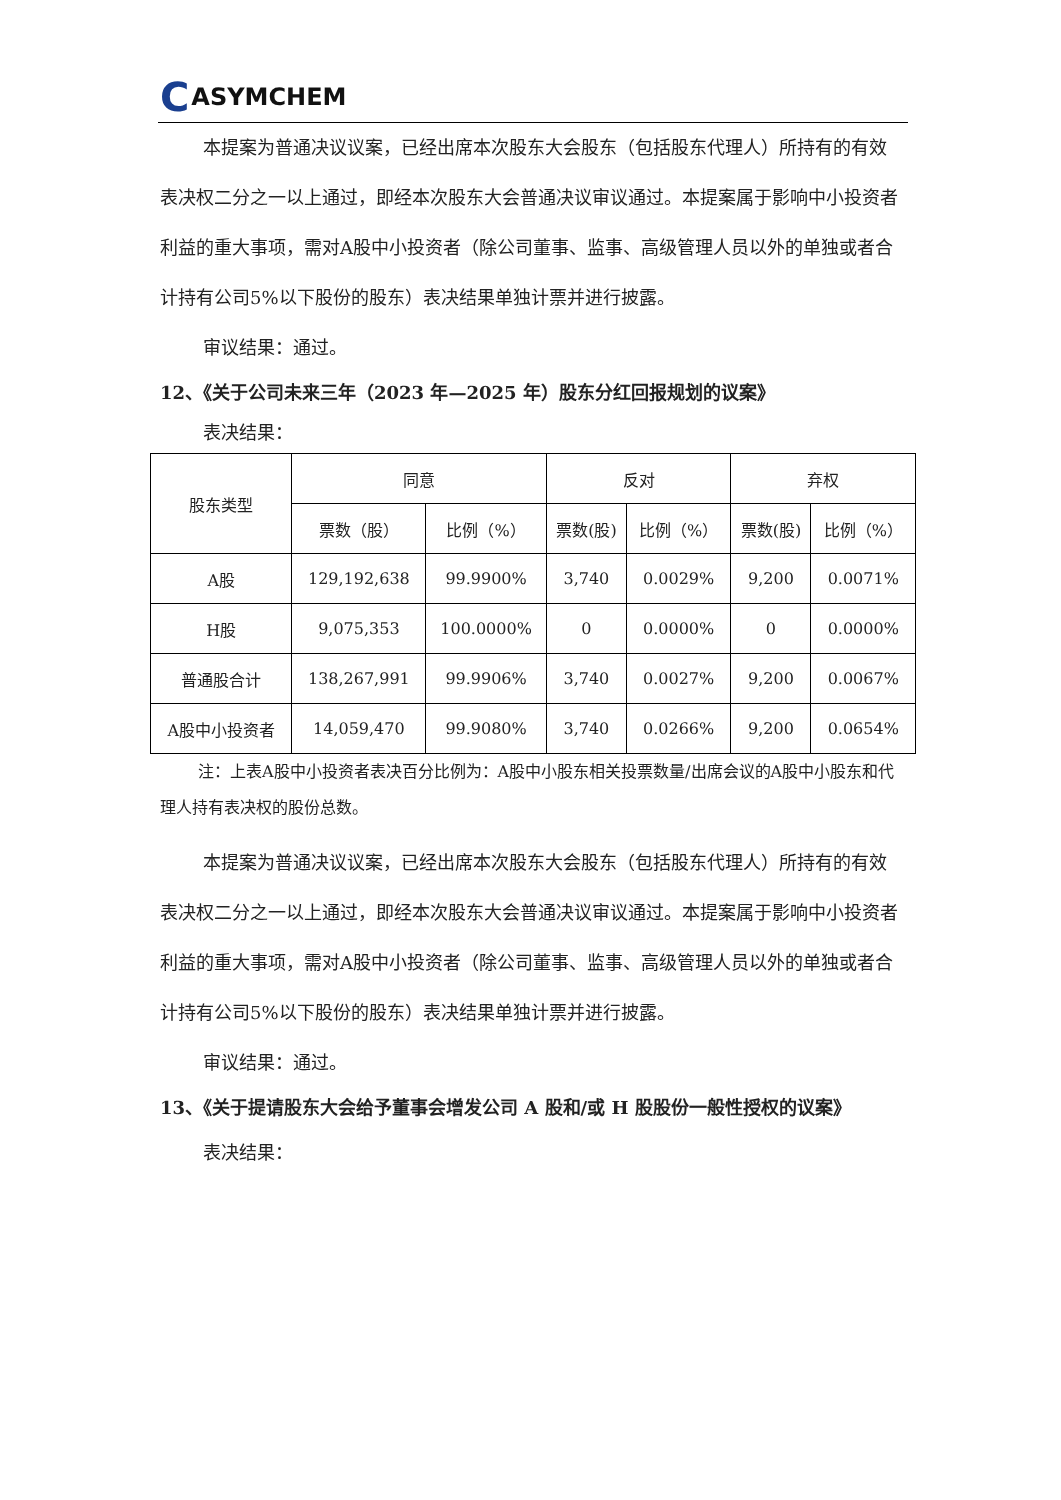C ASYMCHEM
本提案为普通决议议案，已经出席本次股东大会股东（包括股东代理人）所持有的有效表决权二分之一以上通过，即经本次股东大会普通决议审议通过。本提案属于影响中小投资者利益的重大事项，需对A股中小投资者（除公司董事、监事、高级管理人员以外的单独或者合计持有公司5%以下股份的股东）表决结果单独计票并进行披露。
审议结果：通过。
12、《关于公司未来三年（2023 年—2025 年）股东分红回报规划的议案》
表决结果：
| 股东类型 | 同意 | | 反对 | | 弃权 | |
| --- | --- | --- | --- | --- | --- | --- |
| | 票数（股） | 比例（%） | 票数(股) | 比例（%） | 票数(股) | 比例（%） |
| A股 | 129,192,638 | 99.9900% | 3,740 | 0.0029% | 9,200 | 0.0071% |
| H股 | 9,075,353 | 100.0000% | 0 | 0.0000% | 0 | 0.0000% |
| 普通股合计 | 138,267,991 | 99.9906% | 3,740 | 0.0027% | 9,200 | 0.0067% |
| A股中小投资者 | 14,059,470 | 99.9080% | 3,740 | 0.0266% | 9,200 | 0.0654% |
注：上表A股中小投资者表决百分比例为：A股中小股东相关投票数量/出席会议的A股中小股东和代理人持有表决权的股份总数。
本提案为普通决议议案，已经出席本次股东大会股东（包括股东代理人）所持有的有效表决权二分之一以上通过，即经本次股东大会普通决议审议通过。本提案属于影响中小投资者利益的重大事项，需对A股中小投资者（除公司董事、监事、高级管理人员以外的单独或者合计持有公司5%以下股份的股东）表决结果单独计票并进行披露。
审议结果：通过。
13、《关于提请股东大会给予董事会增发公司 A 股和/或 H 股股份一般性授权的议案》
表决结果：